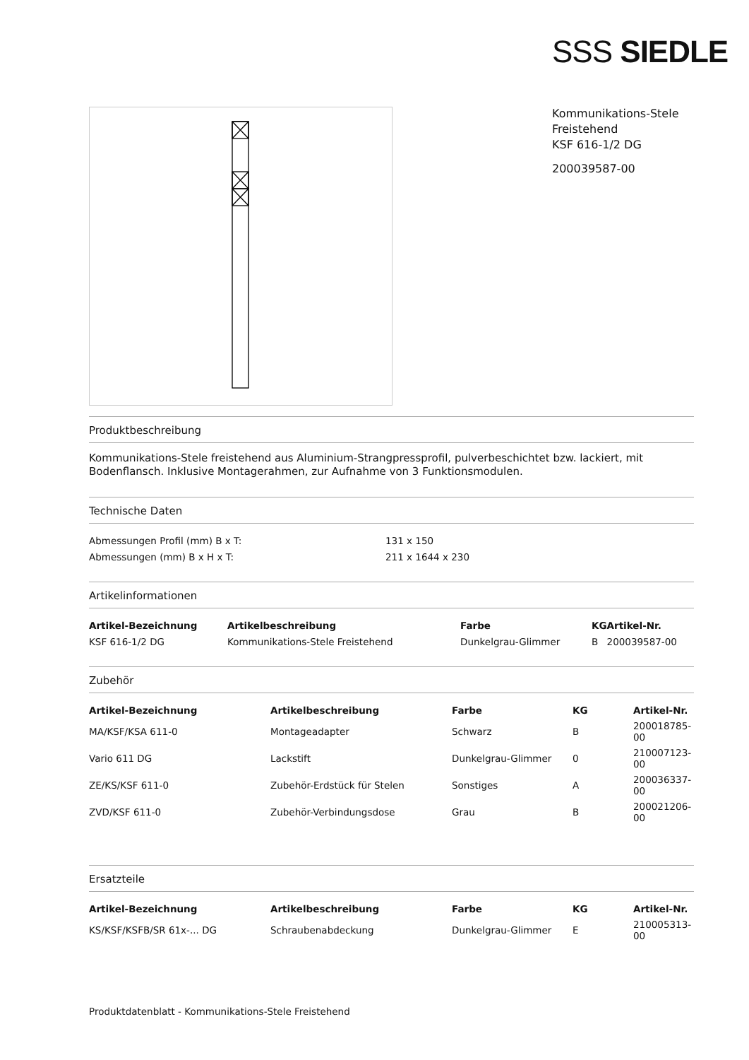SSS SIEDLE
Kommunikations-Stele
Freistehend
KSF 616-1/2 DG
200039587-00
Produktbeschreibung
Kommunikations-Stele freistehend aus Aluminium-Strangpressprofil, pulverbeschichtet bzw. lackiert, mit Bodenflansch. Inklusive Montagerahmen, zur Aufnahme von 3 Funktionsmodulen.
Technische Daten
| Abmessungen Profil (mm) B x T: | 131 x 150 |
| Abmessungen (mm) B x H x T: | 211 x 1644 x 230 |
Artikelinformationen
| Artikel-Bezeichnung | Artikelbeschreibung | Farbe | KG | Artikel-Nr. |
| --- | --- | --- | --- | --- |
| KSF 616-1/2 DG | Kommunikations-Stele Freistehend | Dunkelgrau-Glimmer | B | 200039587-00 |
Zubehör
| Artikel-Bezeichnung | Artikelbeschreibung | Farbe | KG | Artikel-Nr. |
| --- | --- | --- | --- | --- |
| MA/KSF/KSA 611-0 | Montageadapter | Schwarz | B | 200018785-00 |
| Vario 611 DG | Lackstift | Dunkelgrau-Glimmer | 0 | 210007123-00 |
| ZE/KS/KSF 611-0 | Zubehör-Erdstück für Stelen | Sonstiges | A | 200036337-00 |
| ZVD/KSF 611-0 | Zubehör-Verbindungsdose | Grau | B | 200021206-00 |
Ersatzteile
| Artikel-Bezeichnung | Artikelbeschreibung | Farbe | KG | Artikel-Nr. |
| --- | --- | --- | --- | --- |
| KS/KSF/KSFB/SR 61x-... DG | Schraubenabdeckung | Dunkelgrau-Glimmer | E | 210005313-00 |
Produktdatenblatt - Kommunikations-Stele Freistehend